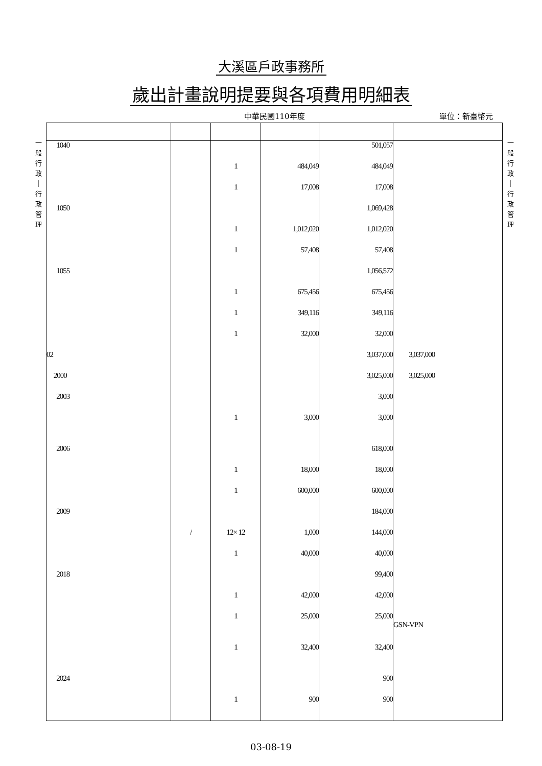大溪區戶政事務所
歲出計畫說明提要與各項費用明細表
中華民國110年度 單位：新臺幣元
一
般
行
政
｜
行
政
管
理
| 1040 | | | | 501,057 | |
| | | 1 | 484,049 | 484,049 | |
| | | 1 | 17,008 | 17,008 | |
| 1050 | | | | 1,069,428 | |
| | | 1 | 1,012,020 | 1,012,020 | |
| | | 1 | 57,408 | 57,408 | |
| 1055 | | | | 1,056,572 | |
| | | 1 | 675,456 | 675,456 | |
| | | 1 | 349,116 | 349,116 | |
| | | 1 | 32,000 | 32,000 | |
| 02 | | | | 3,037,000 | 3,037,000 |
| 2000 | | | | 3,025,000 | 3,025,000 |
| 2003 | | | | 3,000 | |
| | | 1 | 3,000 | 3,000 | |
| 2006 | | | | 618,000 | |
| | | 1 | 18,000 | 18,000 | |
| | | 1 | 600,000 | 600,000 | |
| 2009 | | | | 184,000 | |
| | / | 12× 12 | 1,000 | 144,000 | |
| | | 1 | 40,000 | 40,000 | |
| 2018 | | | | 99,400 | |
| | | 1 | 42,000 | 42,000 | |
| | | 1 | 25,000 | 25,000 | GSN-VPN |
| | | 1 | 32,400 | 32,400 | |
| 2024 | | | | 900 | |
| | | 1 | 900 | 900 | |
一
般
行
政
｜
行
政
管
理
03-08-19